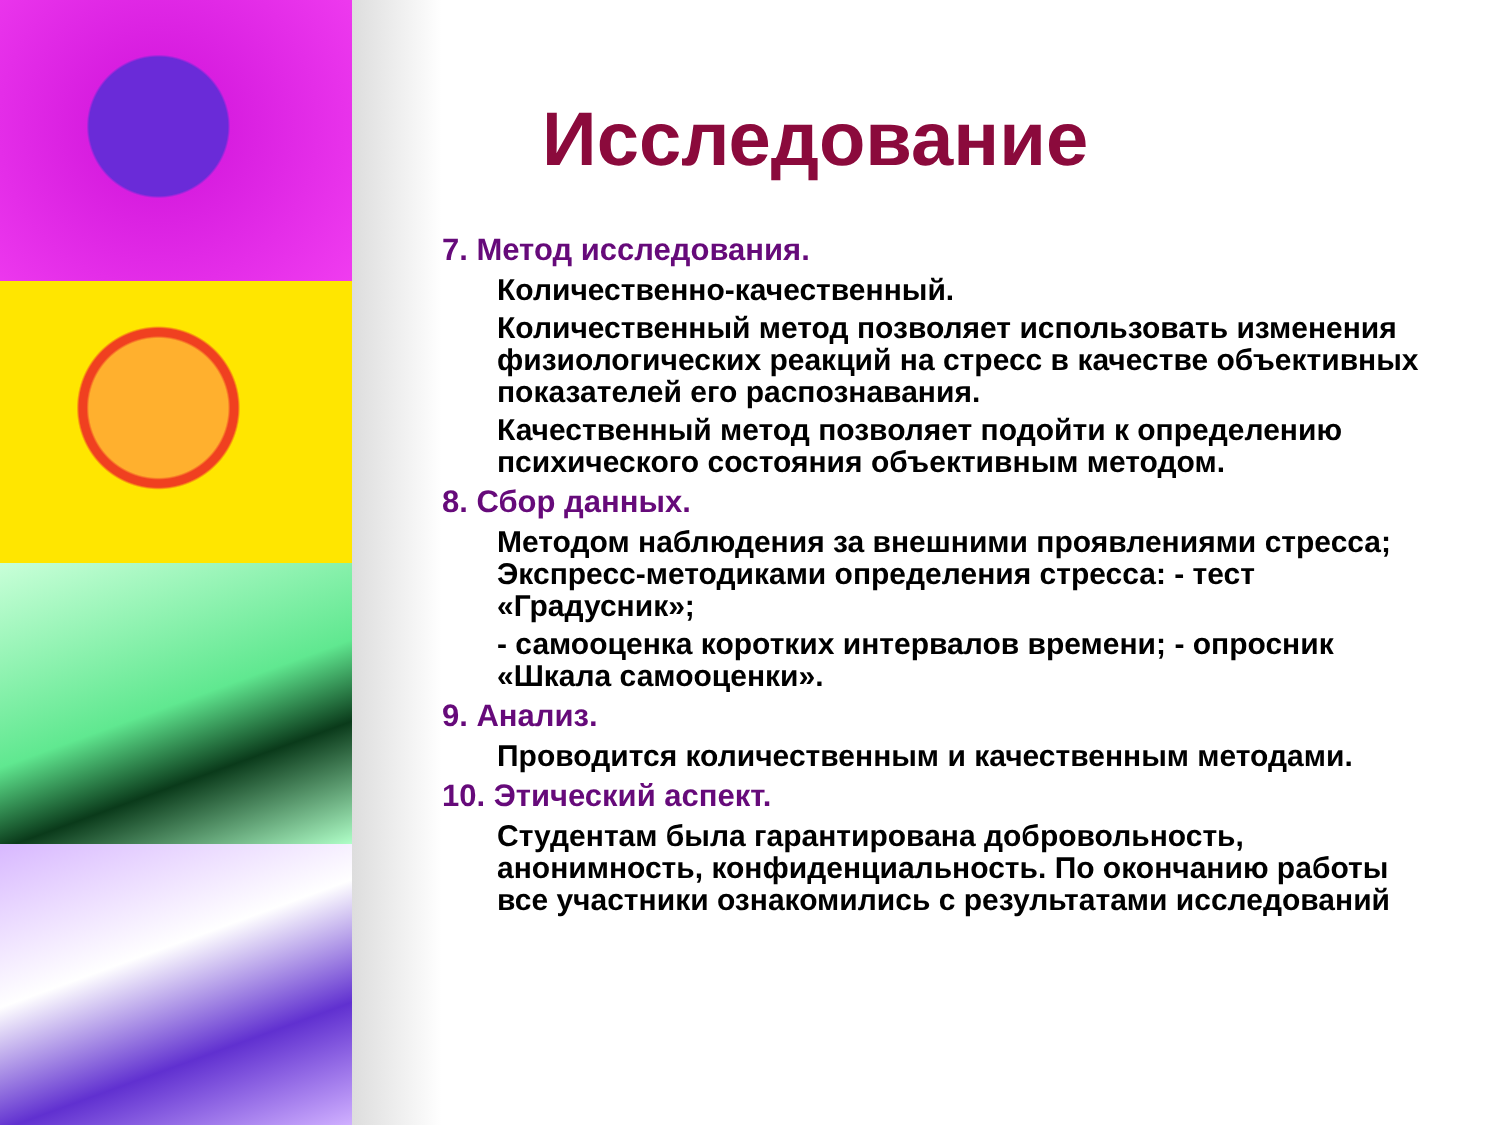Исследование
7. Метод исследования.
Количественно-качественный.
Количественный метод позволяет использовать изменения физиологических реакций на стресс в качестве объективных показателей его распознавания.
Качественный метод позволяет подойти к определению психического состояния объективным методом.
8. Сбор данных.
Методом наблюдения за внешними проявлениями стресса; Экспресс-методиками определения стресса: - тест «Градусник»;
- самооценка коротких интервалов времени; - опросник «Шкала самооценки».
9. Анализ.
Проводится количественным и качественным методами.
10. Этический аспект.
Студентам была гарантирована добровольность, анонимность, конфиденциальность. По окончанию работы все участники ознакомились с результатами исследований